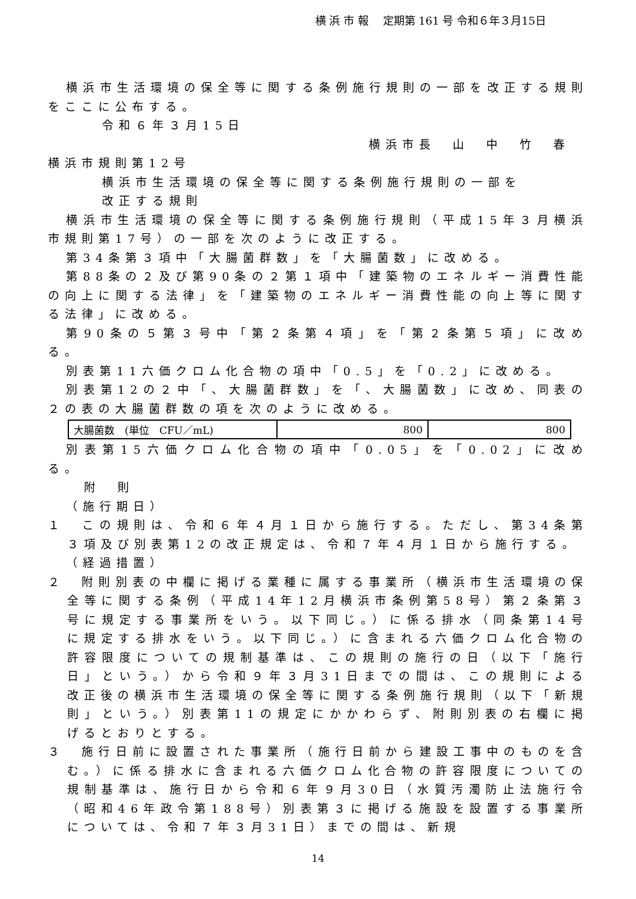横 浜 市 報　 定期第 161 号 令和６年３月15日
横浜市生活環境の保全等に関する条例施行規則の一部を改正する規則をここに公布する。
令和６年３月15日
横浜市長　山　中　竹　春
横浜市規則第12号
横浜市生活環境の保全等に関する条例施行規則の一部を
改正する規則
横浜市生活環境の保全等に関する条例施行規則（平成15年３月横浜市規則第17号）の一部を次のように改正する。
第34条第３項中「大腸菌群数」を「大腸菌数」に改める。
第88条の２及び第90条の２第１項中「建築物のエネルギー消費性能の向上に関する法律」を「建築物のエネルギー消費性能の向上等に関する法律」に改める。
第90条の５第３号中「第２条第４項」を「第２条第５項」に改める。
別表第11六価クロム化合物の項中「0.5」を「0.2」に改める。
別表第12の２中「、大腸菌群数」を「、大腸菌数」に改め、同表の２の表の大腸菌群数の項を次のように改める。
| 大腸菌数 (単位 CFU／mL) | 800 | 800 |
別表第15六価クロム化合物の項中「0.05」を「0.02」に改める。
附　則
（施行期日）
１　この規則は、令和６年４月１日から施行する。ただし、第34条第３項及び別表第12の改正規定は、令和７年４月１日から施行する。
（経過措置）
２　附則別表の中欄に掲げる業種に属する事業所（横浜市生活環境の保全等に関する条例（平成14年12月横浜市条例第58号）第２条第３号に規定する事業所をいう。以下同じ。）に係る排水（同条第14号に規定する排水をいう。以下同じ。）に含まれる六価クロム化合物の許容限度についての規制基準は、この規則の施行の日（以下「施行日」という。）から令和９年３月31日までの間は、この規則による改正後の横浜市生活環境の保全等に関する条例施行規則（以下「新規則」という。）別表第11の規定にかかわらず、附則別表の右欄に掲げるとおりとする。
３　施行日前に設置された事業所（施行日前から建設工事中のものを含む。）に係る排水に含まれる六価クロム化合物の許容限度についての規制基準は、施行日から令和６年９月30日（水質汚濁防止法施行令（昭和46年政令第188号）別表第３に掲げる施設を設置する事業所については、令和７年３月31日）までの間は、新規
14